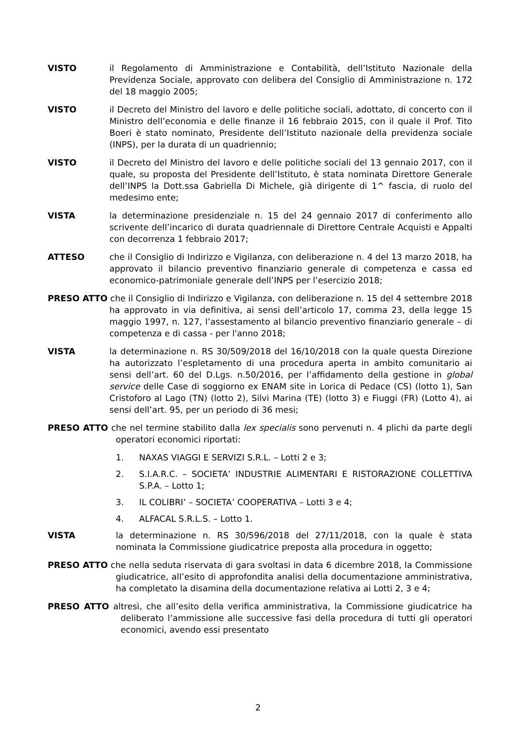VISTO il Regolamento di Amministrazione e Contabilità, dell’Istituto Nazionale della Previdenza Sociale, approvato con delibera del Consiglio di Amministrazione n. 172 del 18 maggio 2005;
VISTO il Decreto del Ministro del lavoro e delle politiche sociali, adottato, di concerto con il Ministro dell’economia e delle finanze il 16 febbraio 2015, con il quale il Prof. Tito Boeri è stato nominato, Presidente dell’Istituto nazionale della previdenza sociale (INPS), per la durata di un quadriennio;
VISTO il Decreto del Ministro del lavoro e delle politiche sociali del 13 gennaio 2017, con il quale, su proposta del Presidente dell’Istituto, è stata nominata Direttore Generale dell’INPS la Dott.ssa Gabriella Di Michele, già dirigente di 1^ fascia, di ruolo del medesimo ente;
VISTA la determinazione presidenziale n. 15 del 24 gennaio 2017 di conferimento allo scrivente dell’incarico di durata quadriennale di Direttore Centrale Acquisti e Appalti con decorrenza 1 febbraio 2017;
ATTESO che il Consiglio di Indirizzo e Vigilanza, con deliberazione n. 4 del 13 marzo 2018, ha approvato il bilancio preventivo finanziario generale di competenza e cassa ed economico-patrimoniale generale dell’INPS per l’esercizio 2018;
PRESO ATTO che il Consiglio di Indirizzo e Vigilanza, con deliberazione n. 15 del 4 settembre 2018 ha approvato in via definitiva, ai sensi dell’articolo 17, comma 23, della legge 15 maggio 1997, n. 127, l’assestamento al bilancio preventivo finanziario generale – di competenza e di cassa - per l'anno 2018;
VISTA la determinazione n. RS 30/509/2018 del 16/10/2018 con la quale questa Direzione ha autorizzato l’espletamento di una procedura aperta in ambito comunitario ai sensi dell’art. 60 del D.Lgs. n.50/2016, per l’affidamento della gestione in global service delle Case di soggiorno ex ENAM site in Lorica di Pedace (CS) (lotto 1), San Cristoforo al Lago (TN) (lotto 2), Silvi Marina (TE) (lotto 3) e Fiuggi (FR) (Lotto 4), ai sensi dell’art. 95, per un periodo di 36 mesi;
PRESO ATTO che nel termine stabilito dalla lex specialis sono pervenuti n. 4 plichi da parte degli operatori economici riportati:
1. NAXAS VIAGGI E SERVIZI S.R.L. – Lotti 2 e 3;
2. S.I.A.R.C. – SOCIETA’ INDUSTRIE ALIMENTARI E RISTORAZIONE COLLETTIVA S.P.A. – Lotto 1;
3. IL COLIBRI’ – SOCIETA’ COOPERATIVA – Lotti 3 e 4;
4. ALFACAL S.R.L.S. – Lotto 1.
VISTA la determinazione n. RS 30/596/2018 del 27/11/2018, con la quale è stata nominata la Commissione giudicatrice preposta alla procedura in oggetto;
PRESO ATTO che nella seduta riservata di gara svoltasi in data 6 dicembre 2018, la Commissione giudicatrice, all’esito di approfondita analisi della documentazione amministrativa, ha completato la disamina della documentazione relativa ai Lotti 2, 3 e 4;
PRESO ATTO altresì, che all’esito della verifica amministrativa, la Commissione giudicatrice ha deliberato l’ammissione alle successive fasi della procedura di tutti gli operatori economici, avendo essi presentato
2